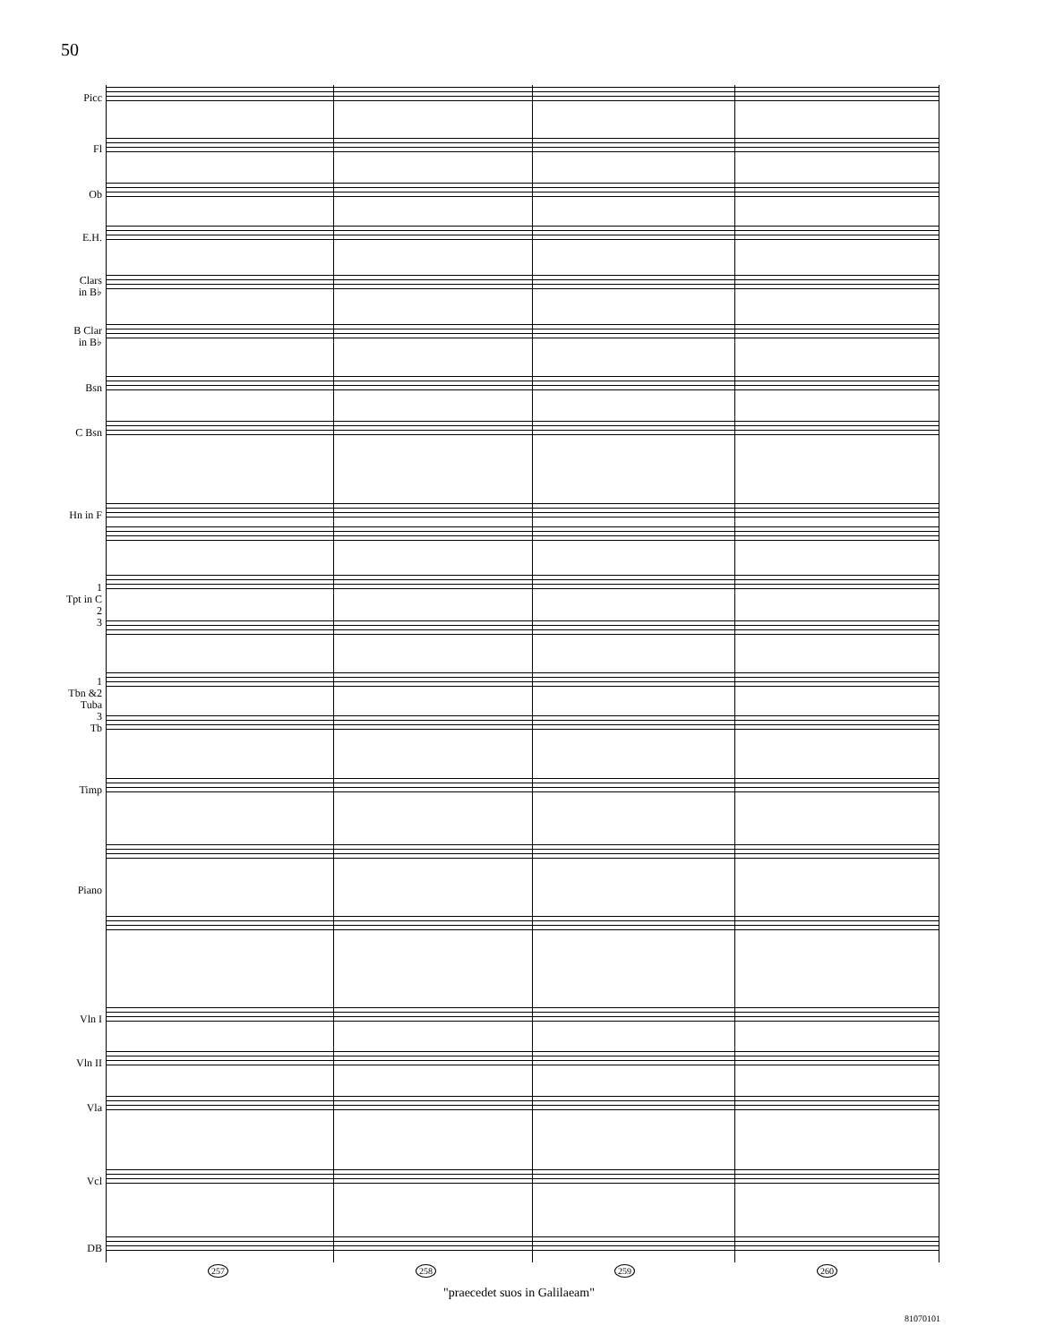50
Picc
Fl
Ob
E.H.
Clars
in B♭
B Clar
in B♭
Bsn
C Bsn
Hn in F
1
Tpt in C
2
3
1
Tbn &2
Tuba
3
Tb
Timp
Piano
Vln I
Vln II
Vla
Vcl
DB
257 258 259 260
"praecedet suos in Galilaeam"
81070101